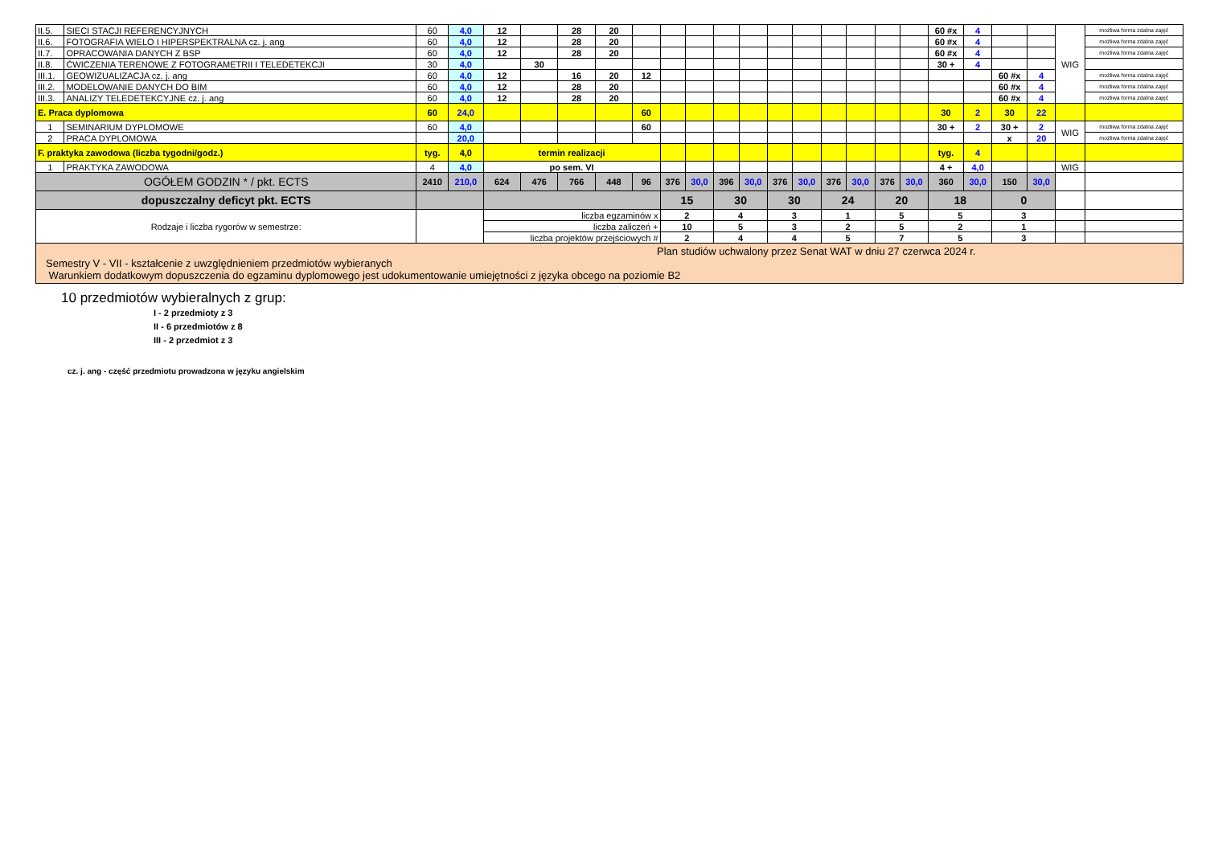| II.5. | SIECI STACJI REFERENCYJNYCH | 60 | 4,0 | 12 | | 28 | 20 | | | | | | | | | | | | 60 #x | 4 | | | WIG | możliwa forma zdalna zajęć |
| II.6. | FOTOGRAFIA WIELO I HIPERSPEKTRALNA cz. j. ang | 60 | 4,0 | 12 | | 28 | 20 | | | | | | | | | | | | 60 #x | 4 | | | | możliwa forma zdalna zajęć |
| II.7. | OPRACOWANIA DANYCH Z BSP | 60 | 4,0 | 12 | | 28 | 20 | | | | | | | | | | | | 60 #x | 4 | | | | możliwa forma zdalna zajęć |
| II.8. | ĆWICZENIA TERENOWE Z FOTOGRAMETRII I TELEDETEKCJI | 30 | 4,0 | | 30 | | | | | | | | | | | | | | 30 + | 4 | | | | |
| III.1. | GEOWIZUALIZACJA cz. j. ang | 60 | 4,0 | 12 | | 16 | 20 | 12 | | | | | | | | | | | | | 60 #x | 4 | | możliwa forma zdalna zajęć |
| III.2. | MODELOWANIE DANYCH DO BIM | 60 | 4,0 | 12 | | 28 | 20 | | | | | | | | | | | | | | 60 #x | 4 | | możliwa forma zdalna zajęć |
| III.3. | ANALIZY TELEDETEKCYJNE cz. j. ang | 60 | 4,0 | 12 | | 28 | 20 | | | | | | | | | | | | | | 60 #x | 4 | | możliwa forma zdalna zajęć |
| E. Praca dyplomowa | | 60 | 24,0 | | | | | 60 | | | | | | | | | | | 30 | 2 | 30 | 22 | | |
| 1 | SEMINARIUM DYPLOMOWE | 60 | 4,0 | | | | | 60 | | | | | | | | | | | 30 + | 2 | 30 + | 2 | WIG | możliwa forma zdalna zajęć |
| 2 | PRACA DYPLOMOWA | | 20,0 | | | | | | | | | | | | | | | | | | x | 20 | | możliwa forma zdalna zajęć |
| F. praktyka zawodowa (liczba tygodni/godz.) | | tyg. | 4,0 | termin realizacji | | | | | | | | | | | | | | | tyg. | 4 | | | | |
| 1 | PRAKTYKA ZAWODOWA | 4 | 4,0 | po sem. VI | | | | | | | | | | | | | | | 4 + | 4,0 | | | WIG | |
| OGÓŁEM GODZIN * / pkt. ECTS | | 2410 | 210,0 | 624 | 476 | 766 | 448 | 96 | 376 | 30,0 | 396 | 30,0 | 376 | 30,0 | 376 | 30,0 | 376 | 30,0 | 360 | 30,0 | 150 | 30,0 | | |
| dopuszczalny deficyt pkt. ECTS | | | | | | | | | 15 | | 30 | | 30 | | 24 | | 20 | | 18 | | 0 | | | |
| Rodzaje i liczba rygorów w semestrze: | | | | liczba egzaminów x | | | | | 2 | | 4 | | 3 | | 1 | | 5 | | 5 | | 3 | | | |
| | | | | liczba zaliczeń + | | | | | 10 | | 5 | | 3 | | 2 | | 5 | | 2 | | 1 | | | |
| | | | | liczba projektów przejściowych # | | | | | 2 | | 4 | | 4 | | 5 | | 7 | | 5 | | 3 | | | |
| Plan studiów uchwalony przez Senat WAT w dniu 27 czerwca 2024 r. Semestry V - VII - kształcenie z uwzględnieniem przedmiotów wybieranych Warunkiem dodatkowym dopuszczenia do egzaminu dyplomowego jest udokumentowanie umiejętności z języka obcego na poziomie B2 | | | | | | | | | | | | | | | | | | | | | | | | |
10 przedmiotów wybieralnych z grup:
I - 2 przedmioty z 3
II - 6 przedmiotów z 8
III - 2 przedmiot z 3
cz. j. ang - część przedmiotu prowadzona w języku angielskim